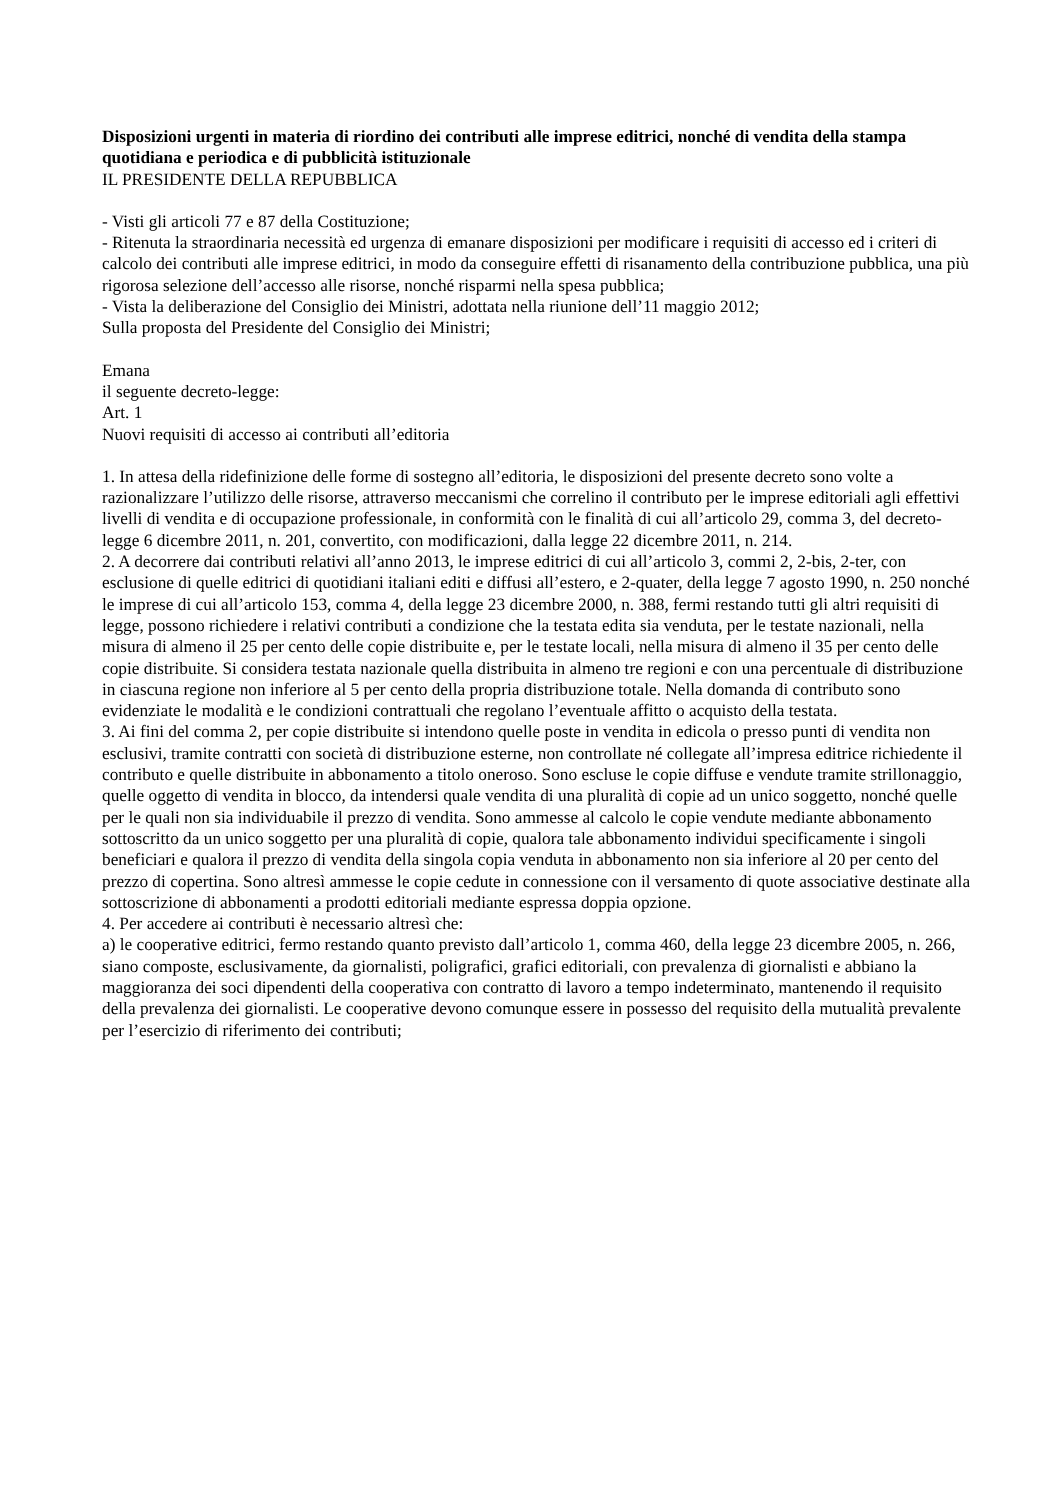Disposizioni urgenti in materia di riordino dei contributi alle imprese editrici, nonché di vendita della stampa quotidiana e periodica e di pubblicità istituzionale
IL PRESIDENTE DELLA REPUBBLICA
- Visti gli articoli 77 e 87 della Costituzione;
- Ritenuta la straordinaria necessità ed urgenza di emanare disposizioni per modificare i requisiti di accesso ed i criteri di calcolo dei contributi alle imprese editrici, in modo da conseguire effetti di risanamento della contribuzione pubblica, una più rigorosa selezione dell’accesso alle risorse, nonché risparmi nella spesa pubblica;
- Vista la deliberazione del Consiglio dei Ministri, adottata nella riunione dell’11 maggio 2012;
Sulla proposta del Presidente del Consiglio dei Ministri;
Emana
il seguente decreto-legge:
Art. 1
Nuovi requisiti di accesso ai contributi all’editoria
1. In attesa della ridefinizione delle forme di sostegno all’editoria, le disposizioni del presente decreto sono volte a razionalizzare l’utilizzo delle risorse, attraverso meccanismi che correlino il contributo per le imprese editoriali agli effettivi livelli di vendita e di occupazione professionale, in conformità con le finalità di cui all’articolo 29, comma 3, del decreto-legge 6 dicembre 2011, n. 201, convertito, con modificazioni, dalla legge 22 dicembre 2011, n. 214.
2. A decorrere dai contributi relativi all’anno 2013, le imprese editrici di cui all’articolo 3, commi 2, 2-bis, 2-ter, con esclusione di quelle editrici di quotidiani italiani editi e diffusi all’estero, e 2-quater, della legge 7 agosto 1990, n. 250 nonché le imprese di cui all’articolo 153, comma 4, della legge 23 dicembre 2000, n. 388, fermi restando tutti gli altri requisiti di legge, possono richiedere i relativi contributi a condizione che la testata edita sia venduta, per le testate nazionali, nella misura di almeno il 25 per cento delle copie distribuite e, per le testate locali, nella misura di almeno il 35 per cento delle copie distribuite. Si considera testata nazionale quella distribuita in almeno tre regioni e con una percentuale di distribuzione in ciascuna regione non inferiore al 5 per cento della propria distribuzione totale. Nella domanda di contributo sono evidenziate le modalità e le condizioni contrattuali che regolano l’eventuale affitto o acquisto della testata.
3. Ai fini del comma 2, per copie distribuite si intendono quelle poste in vendita in edicola o presso punti di vendita non esclusivi, tramite contratti con società di distribuzione esterne, non controllate né collegate all’impresa editrice richiedente il contributo e quelle distribuite in abbonamento a titolo oneroso. Sono escluse le copie diffuse e vendute tramite strillonaggio, quelle oggetto di vendita in blocco, da intendersi quale vendita di una pluralità di copie ad un unico soggetto, nonché quelle per le quali non sia individuabile il prezzo di vendita. Sono ammesse al calcolo le copie vendute mediante abbonamento sottoscritto da un unico soggetto per una pluralità di copie, qualora tale abbonamento individui specificamente i singoli beneficiari e qualora il prezzo di vendita della singola copia venduta in abbonamento non sia inferiore al 20 per cento del prezzo di copertina. Sono altresì ammesse le copie cedute in connessione con il versamento di quote associative destinate alla sottoscrizione di abbonamenti a prodotti editoriali mediante espressa doppia opzione.
4. Per accedere ai contributi è necessario altresì che:
a) le cooperative editrici, fermo restando quanto previsto dall’articolo 1, comma 460, della legge 23 dicembre 2005, n. 266, siano composte, esclusivamente, da giornalisti, poligrafici, grafici editoriali, con prevalenza di giornalisti e abbiano la maggioranza dei soci dipendenti della cooperativa con contratto di lavoro a tempo indeterminato, mantenendo il requisito della prevalenza dei giornalisti. Le cooperative devono comunque essere in possesso del requisito della mutualità prevalente per l’esercizio di riferimento dei contributi;